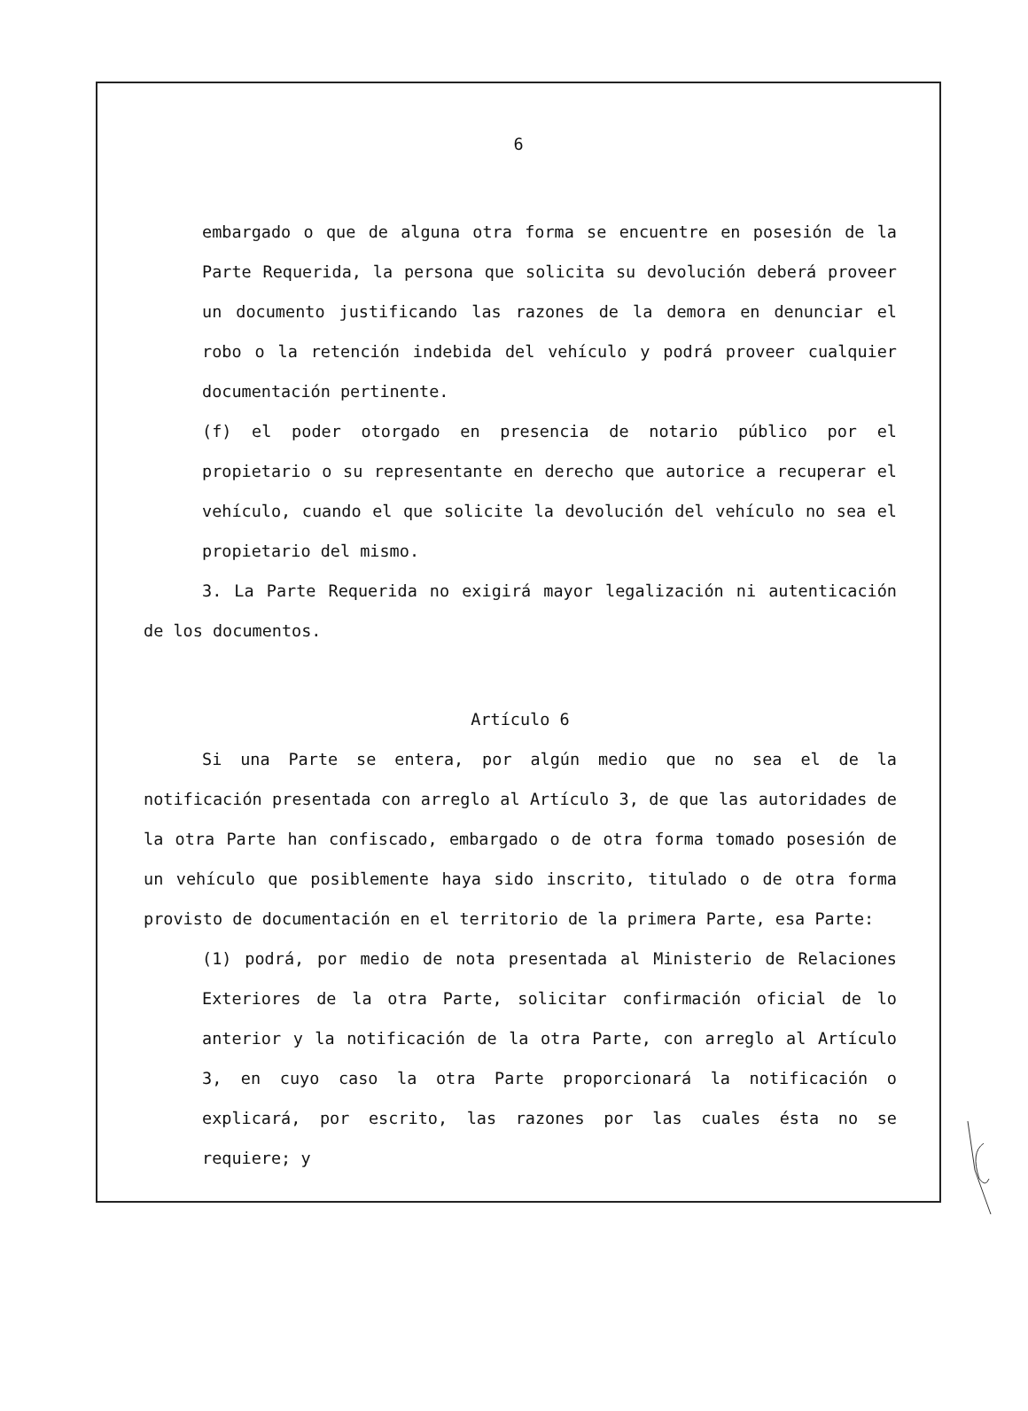6
embargado o que de alguna otra forma se encuentre en posesión de la Parte Requerida, la persona que solicita su devolución deberá proveer un documento justificando las razones de la demora en denunciar el robo o la retención indebida del vehículo y podrá proveer cualquier documentación pertinente.
(f) el poder otorgado en presencia de notario público por el propietario o su representante en derecho que autorice a recuperar el vehículo, cuando el que solicite la devolución del vehículo no sea el propietario del mismo.
3. La Parte Requerida no exigirá mayor legalización ni autenticación de los documentos.
Artículo 6
Si una Parte se entera, por algún medio que no sea el de la notificación presentada con arreglo al Artículo 3, de que las autoridades de la otra Parte han confiscado, embargado o de otra forma tomado posesión de un vehículo que posiblemente haya sido inscrito, titulado o de otra forma provisto de documentación en el territorio de la primera Parte, esa Parte:
(1) podrá, por medio de nota presentada al Ministerio de Relaciones Exteriores de la otra Parte, solicitar confirmación oficial de lo anterior y la notificación de la otra Parte, con arreglo al Artículo 3, en cuyo caso la otra Parte proporcionará la notificación o explicará, por escrito, las razones por las cuales ésta no se requiere; y